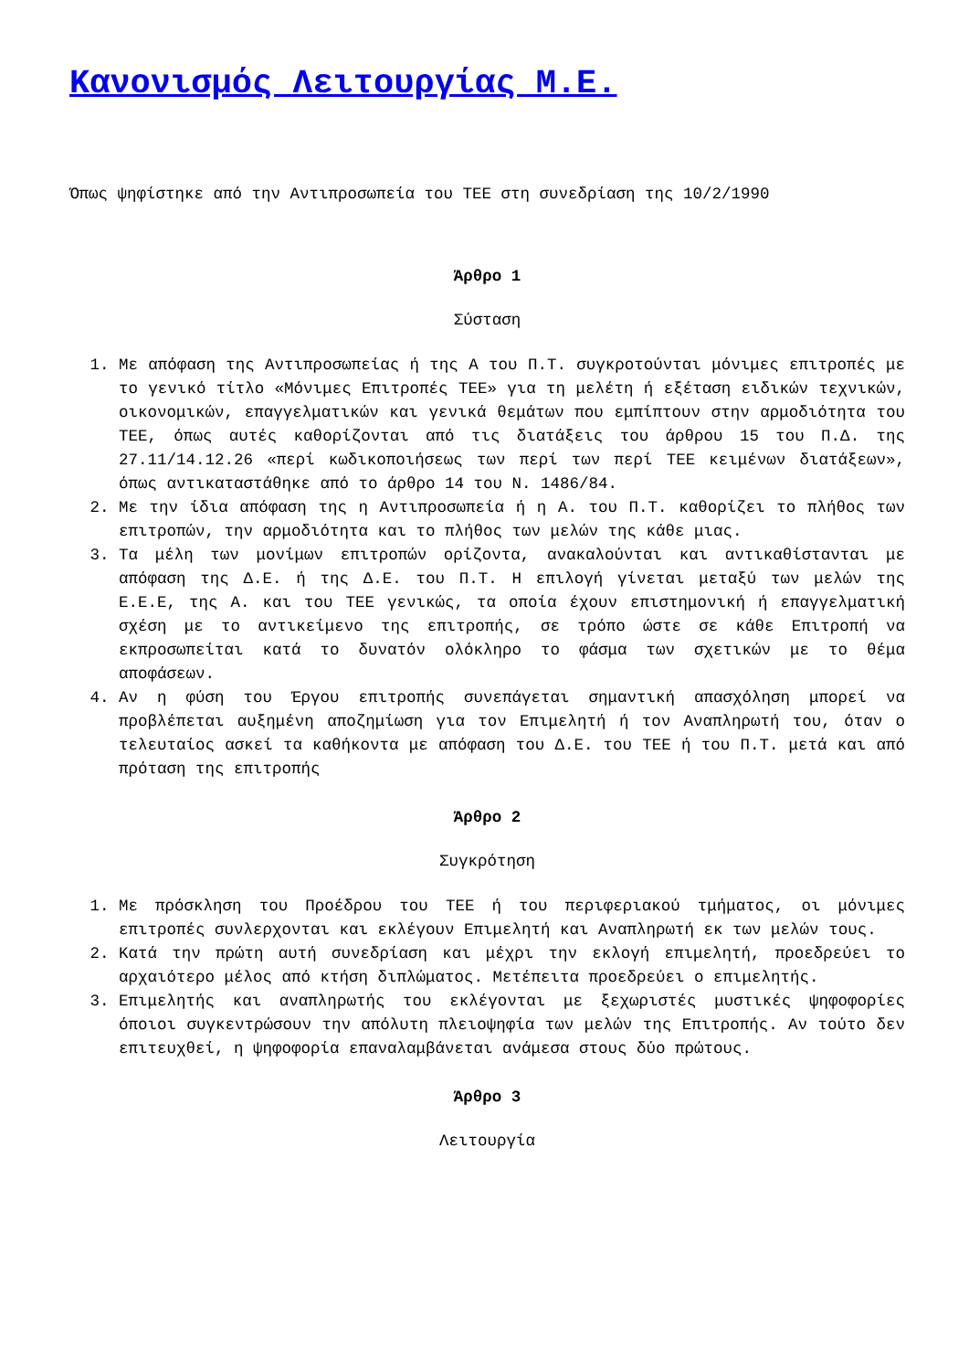Κανονισμός Λειτουργίας Μ.Ε.
Όπως ψηφίστηκε από την Αντιπροσωπεία του ΤΕΕ στη συνεδρίαση της 10/2/1990
Άρθρο 1
Σύσταση
1. Με απόφαση της Αντιπροσωπείας ή της Α του Π.Τ. συγκροτούνται μόνιμες επιτροπές με το γενικό τίτλο «Μόνιμες Επιτροπές ΤΕΕ» για τη μελέτη ή εξέταση ειδικών τεχνικών, οικονομικών, επαγγελματικών και γενικά θεμάτων που εμπίπτουν στην αρμοδιότητα του ΤΕΕ, όπως αυτές καθορίζονται από τις διατάξεις του άρθρου 15 του Π.Δ. της 27.11/14.12.26 «περί κωδικοποιήσεως των περί των περί ΤΕΕ κειμένων διατάξεων», όπως αντικαταστάθηκε από το άρθρο 14 του Ν. 1486/84.
2. Με την ίδια απόφαση της η Αντιπροσωπεία ή η Α. του Π.Τ. καθορίζει το πλήθος των επιτροπών, την αρμοδιότητα και το πλήθος των μελών της κάθε μιας.
3. Τα μέλη των μονίμων επιτροπών ορίζοντα, ανακαλούνται και αντικαθίστανται με απόφαση της Δ.Ε. ή της Δ.Ε. του Π.Τ. Η επιλογή γίνεται μεταξύ των μελών της Ε.Ε.Ε, της Α. και του ΤΕΕ γενικώς, τα οποία έχουν επιστημονική ή επαγγελματική σχέση με το αντικείμενο της επιτροπής, σε τρόπο ώστε σε κάθε Επιτροπή να εκπροσωπείται κατά το δυνατόν ολόκληρο το φάσμα των σχετικών με το θέμα αποφάσεων.
4. Αν η φύση του Έργου επιτροπής συνεπάγεται σημαντική απασχόληση μπορεί να προβλέπεται αυξημένη αποζημίωση για τον Επιμελητή ή τον Αναπληρωτή του, όταν ο τελευταίος ασκεί τα καθήκοντα με απόφαση του Δ.Ε. του ΤΕΕ ή του Π.Τ. μετά και από πρόταση της επιτροπής
Άρθρο 2
Συγκρότηση
1. Με πρόσκληση του Προέδρου του ΤΕΕ ή του περιφεριακού τμήματος, οι μόνιμες επιτροπές συνλερχονται και εκλέγουν Επιμελητή και Αναπληρωτή εκ των μελών τους.
2. Κατά την πρώτη αυτή συνεδρίαση και μέχρι την εκλογή επιμελητή, προεδρεύει το αρχαιότερο μέλος από κτήση διπλώματος. Μετέπειτα προεδρεύει ο επιμελητής.
3. Επιμελητής και αναπληρωτής του εκλέγονται με ξεχωριστές μυστικές ψηφοφορίες όποιοι συγκεντρώσουν την απόλυτη πλειοψηφία των μελών της Επιτροπής. Αν τούτο δεν επιτευχθεί, η ψηφοφορία επαναλαμβάνεται ανάμεσα στους δύο πρώτους.
Άρθρο 3
Λειτουργία